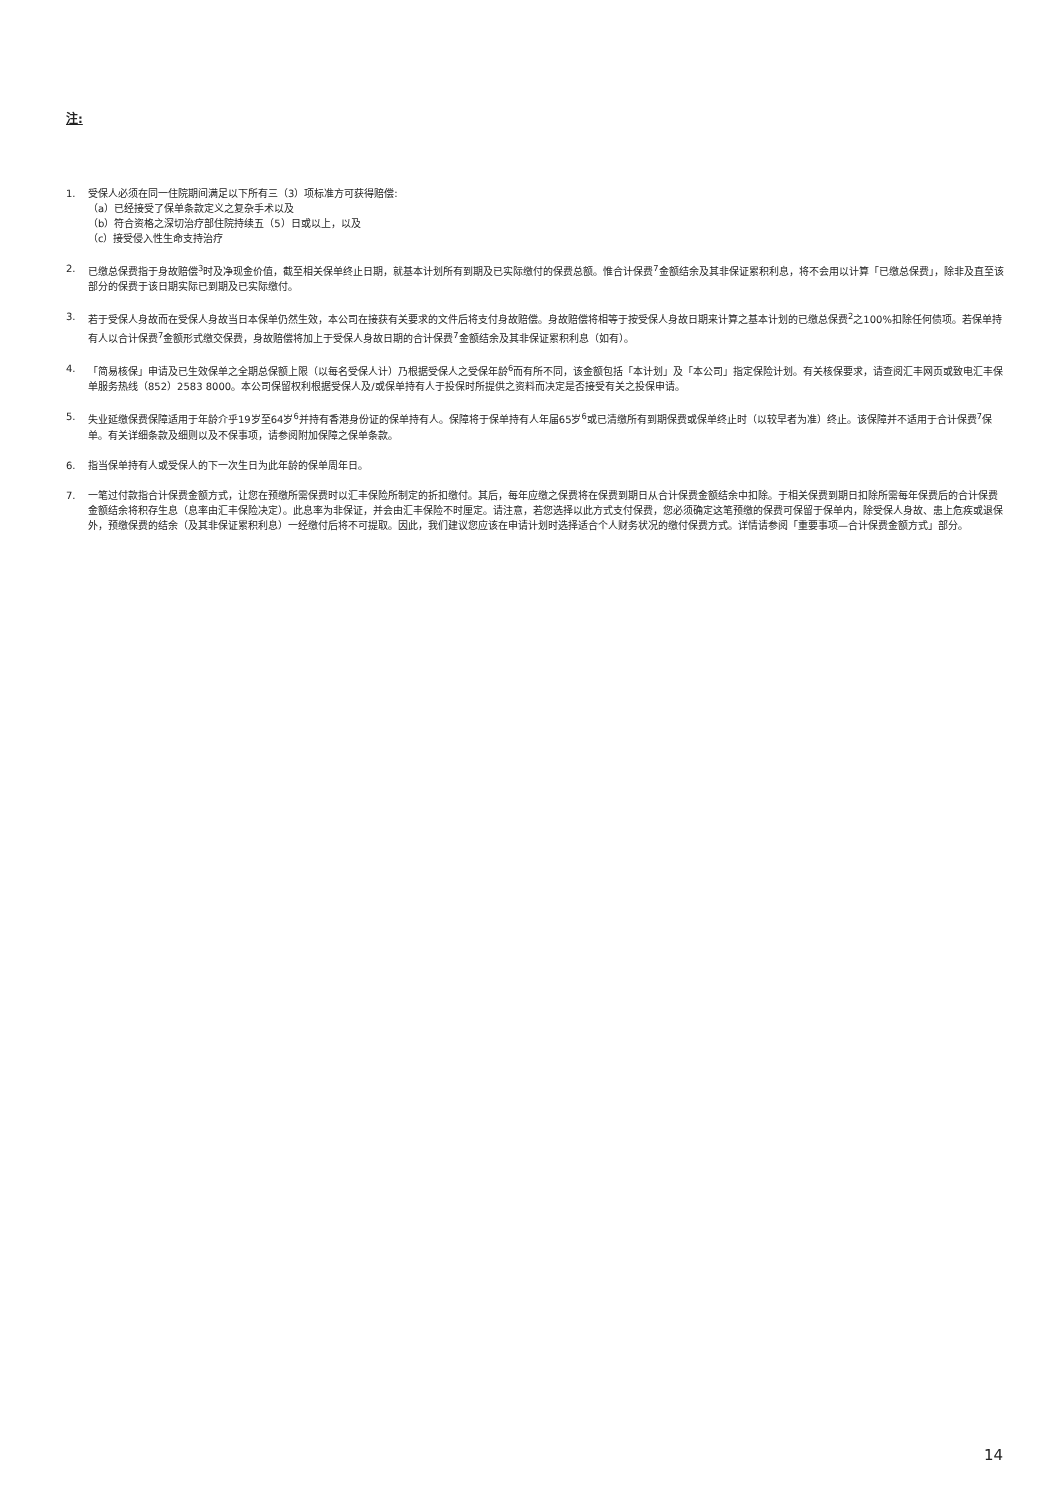注:
1. 受保人必须在同一住院期间满足以下所有三（3）项标准方可获得赔偿:
（a）已经接受了保单条款定义之复杂手术以及
（b）符合资格之深切治疗部住院持续五（5）日或以上，以及
（c）接受侵入性生命支持治疗
2. 已缴总保费指于身故赔偿<sup>3</sup>时及净现金价值，截至相关保单终止日期，就基本计划所有到期及已实际缴付的保费总额。惟合计保费<sup>7</sup>金额结余及其非保证累积利息，将不会用以计算「已缴总保费」，除非及直至该部分的保费于该日期实际已到期及已实际缴付。
3. 若于受保人身故而在受保人身故当日本保单仍然生效，本公司在接获有关要求的文件后将支付身故赔偿。身故赔偿将相等于按受保人身故日期来计算之基本计划的已缴总保费<sup>2</sup>之100%扣除任何债项。若保单持有人以合计保费<sup>7</sup>金额形式缴交保费，身故赔偿将加上于受保人身故日期的合计保费<sup>7</sup>金额结余及其非保证累积利息（如有）。
4. 「简易核保」申请及已生效保单之全期总保额上限（以每名受保人计）乃根据受保人之受保年龄<sup>6</sup>而有所不同，该金额包括「本计划」及「本公司」指定保险计划。有关核保要求，请查阅汇丰网页或致电汇丰保单服务热线（852）2583 8000。本公司保留权利根据受保人及/或保单持有人于投保时所提供之资料而决定是否接受有关之投保申请。
5. 失业延缴保费保障适用于年龄介乎19岁至64岁<sup>6</sup>并持有香港身份证的保单持有人。保障将于保单持有人年届65岁<sup>6</sup>或已清缴所有到期保费或保单终止时（以较早者为准）终止。该保障并不适用于合计保费<sup>7</sup>保单。有关详细条款及细则以及不保事项，请参阅附加保障之保单条款。
6. 指当保单持有人或受保人的下一次生日为此年龄的保单周年日。
7. 一笔过付款指合计保费金额方式，让您在预缴所需保费时以汇丰保险所制定的折扣缴付。其后，每年应缴之保费将在保费到期日从合计保费金额结余中扣除。于相关保费到期日扣除所需每年保费后的合计保费金额结余将积存生息（息率由汇丰保险决定）。此息率为非保证，并会由汇丰保险不时厘定。请注意，若您选择以此方式支付保费，您必须确定这笔预缴的保费可保留于保单内，除受保人身故、患上危疾或退保外，预缴保费的结余（及其非保证累积利息）一经缴付后将不可提取。因此，我们建议您应该在申请计划时选择适合个人财务状况的缴付保费方式。详情请参阅「重要事项—合计保费金额方式」部分。
14